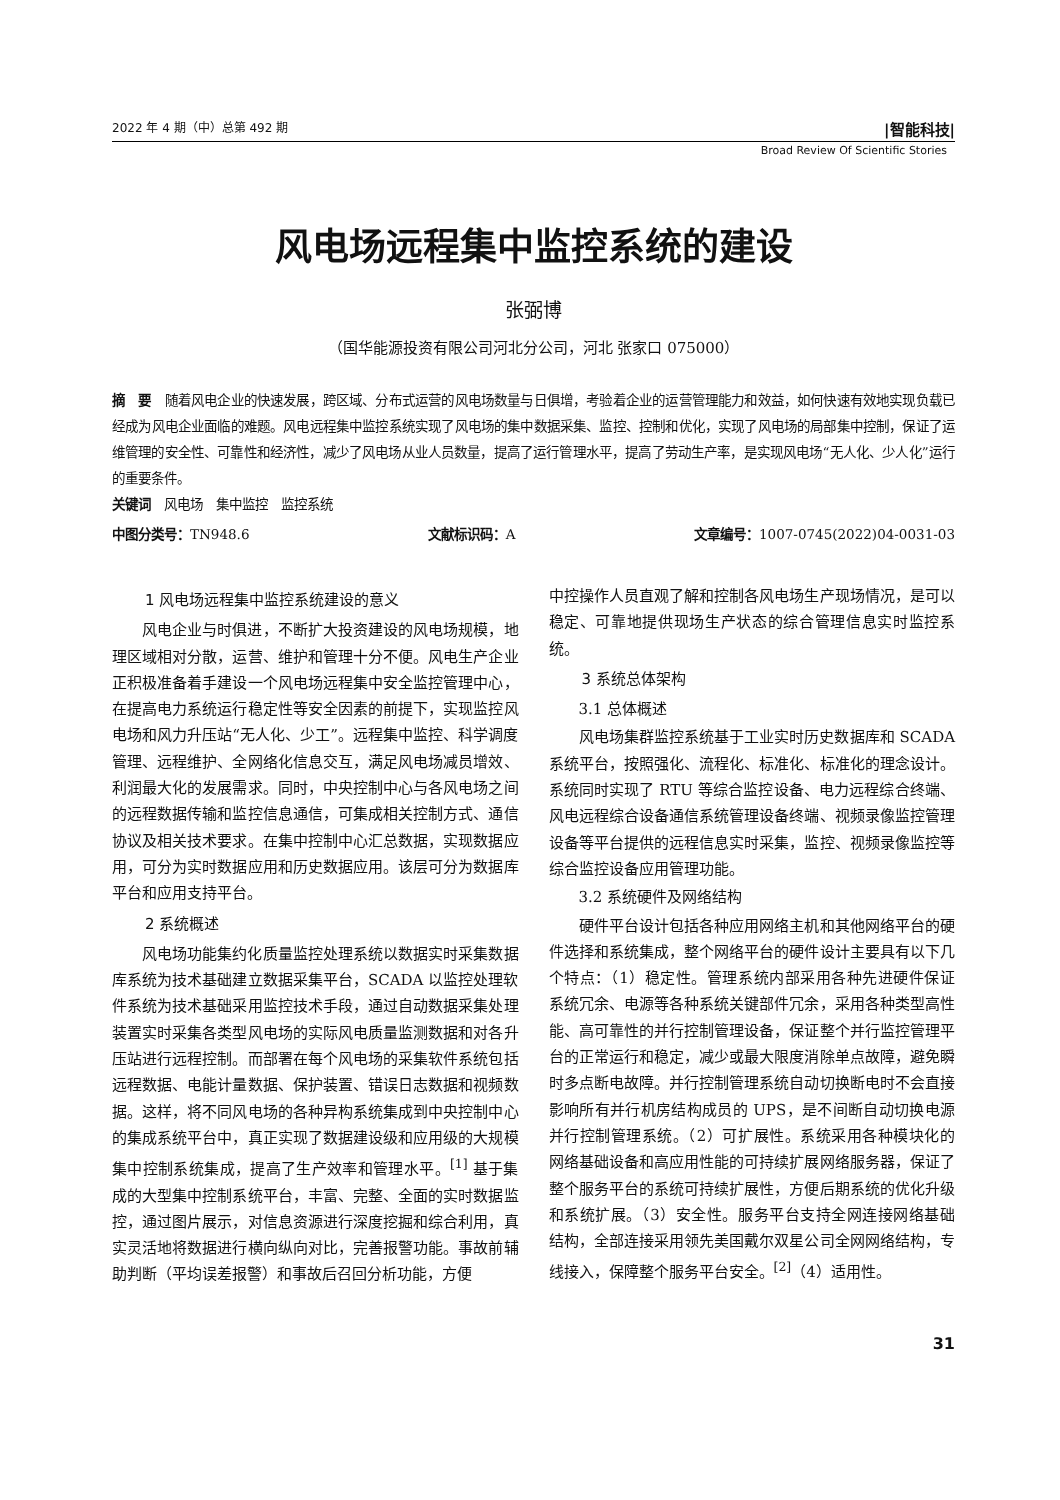2022 年 4 期（中）总第 492 期 |智能科技|
Broad Review Of Scientific Stories
风电场远程集中监控系统的建设
张弼博
（国华能源投资有限公司河北分公司，河北 张家口 075000）
摘　要　随着风电企业的快速发展，跨区域、分布式运营的风电场数量与日俱增，考验着企业的运营管理能力和效益，如何快速有效地实现负载已经成为风电企业面临的难题。风电远程集中监控系统实现了风电场的集中数据采集、监控、控制和优化，实现了风电场的局部集中控制，保证了运维管理的安全性、可靠性和经济性，减少了风电场从业人员数量，提高了运行管理水平，提高了劳动生产率，是实现风电场“无人化、少人化”运行的重要条件。
关键词　风电场　集中监控　监控系统
中图分类号：TN948.6 文献标识码：A 文章编号：1007-0745(2022)04-0031-03
1 风电场远程集中监控系统建设的意义
风电企业与时俱进，不断扩大投资建设的风电场规模，地理区域相对分散，运营、维护和管理十分不便。风电生产企业正积极准备着手建设一个风电场远程集中安全监控管理中心，在提高电力系统运行稳定性等安全因素的前提下，实现监控风电场和风力升压站“无人化、少工”。远程集中监控、科学调度管理、远程维护、全网络化信息交互，满足风电场减员增效、利润最大化的发展需求。同时，中央控制中心与各风电场之间的远程数据传输和监控信息通信，可集成相关控制方式、通信协议及相关技术要求。在集中控制中心汇总数据，实现数据应用，可分为实时数据应用和历史数据应用。该层可分为数据库平台和应用支持平台。
2 系统概述
风电场功能集约化质量监控处理系统以数据实时采集数据库系统为技术基础建立数据采集平台，SCADA 以监控处理软件系统为技术基础采用监控技术手段，通过自动数据采集处理装置实时采集各类型风电场的实际风电质量监测数据和对各升压站进行远程控制。而部署在每个风电场的采集软件系统包括远程数据、电能计量数据、保护装置、错误日志数据和视频数据。这样，将不同风电场的各种异构系统集成到中央控制中心的集成系统平台中，真正实现了数据建设级和应用级的大规模集中控制系统集成，提高了生产效率和管理水平。<sup>[1]</sup> 基于集成的大型集中控制系统平台，丰富、完整、全面的实时数据监控，通过图片展示，对信息资源进行深度挖掘和综合利用，真实灵活地将数据进行横向纵向对比，完善报警功能。事故前辅助判断（平均误差报警）和事故后召回分析功能，方便
中控操作人员直观了解和控制各风电场生产现场情况，是可以稳定、可靠地提供现场生产状态的综合管理信息实时监控系统。
3 系统总体架构
3.1 总体概述
风电场集群监控系统基于工业实时历史数据库和 SCADA 系统平台，按照强化、流程化、标准化、标准化的理念设计。系统同时实现了 RTU 等综合监控设备、电力远程综合终端、风电远程综合设备通信系统管理设备终端、视频录像监控管理设备等平台提供的远程信息实时采集，监控、视频录像监控等综合监控设备应用管理功能。
3.2 系统硬件及网络结构
硬件平台设计包括各种应用网络主机和其他网络平台的硬件选择和系统集成，整个网络平台的硬件设计主要具有以下几个特点：（1）稳定性。管理系统内部采用各种先进硬件保证系统冗余、电源等各种系统关键部件冗余，采用各种类型高性能、高可靠性的并行控制管理设备，保证整个并行监控管理平台的正常运行和稳定，减少或最大限度消除单点故障，避免瞬时多点断电故障。并行控制管理系统自动切换断电时不会直接影响所有并行机房结构成员的 UPS，是不间断自动切换电源并行控制管理系统。（2）可扩展性。系统采用各种模块化的网络基础设备和高应用性能的可持续扩展网络服务器，保证了整个服务平台的系统可持续扩展性，方便后期系统的优化升级和系统扩展。（3）安全性。服务平台支持全网连接网络基础结构，全部连接采用领先美国戴尔双星公司全网网络结构，专线接入，保障整个服务平台安全。<sup>[2]</sup>（4）适用性。
31